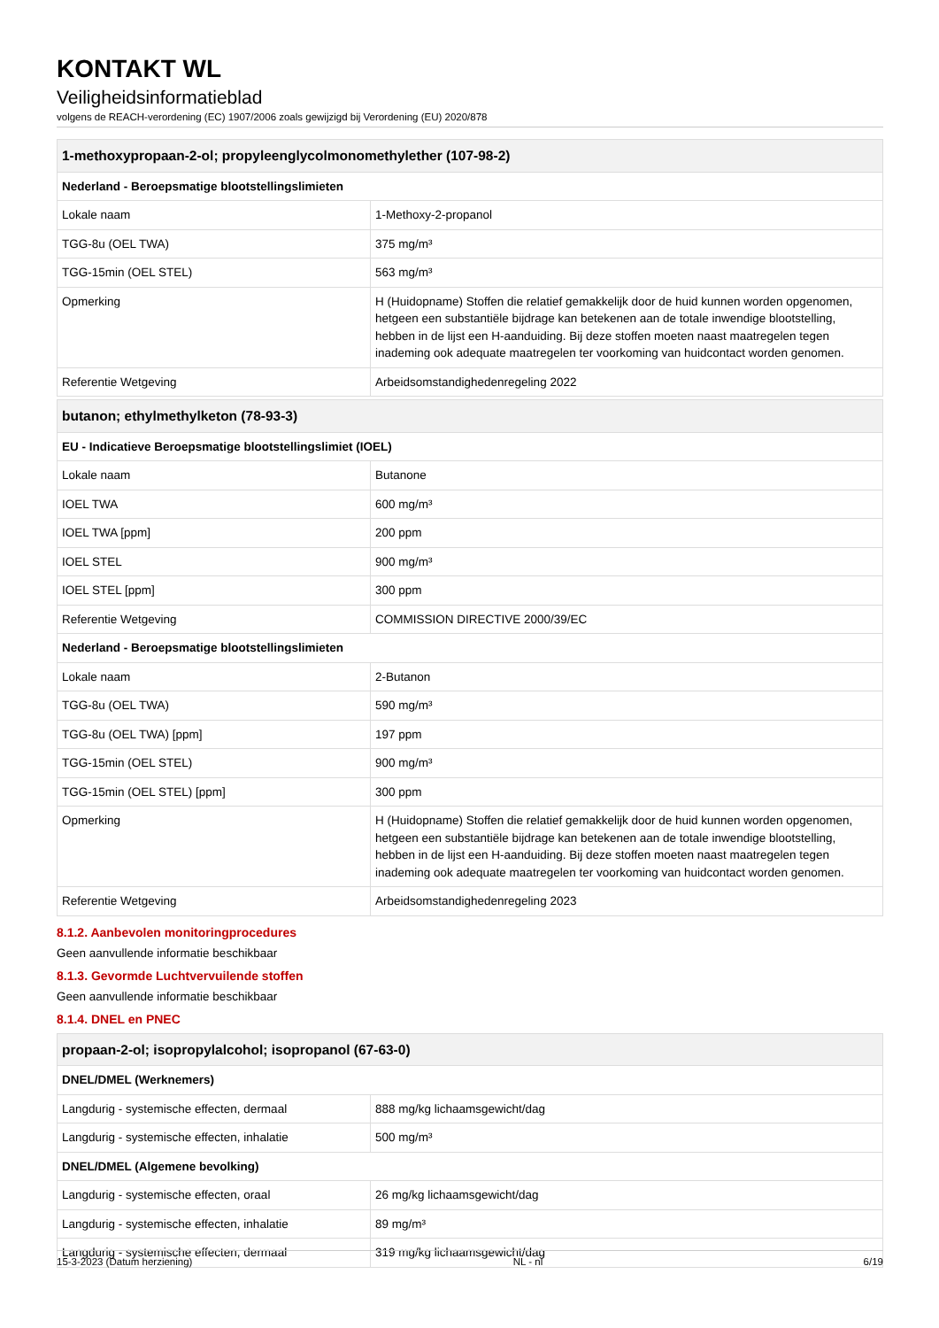KONTAKT WL
Veiligheidsinformatieblad
volgens de REACH-verordening (EC) 1907/2006 zoals gewijzigd bij Verordening (EU) 2020/878
| 1-methoxypropaan-2-ol; propyleenglycolmonomethylether (107-98-2) | |
| --- | --- |
| Nederland - Beroepsmatige blootstellingslimieten | |
| Lokale naam | 1-Methoxy-2-propanol |
| TGG-8u (OEL TWA) | 375 mg/m³ |
| TGG-15min (OEL STEL) | 563 mg/m³ |
| Opmerking | H (Huidopname) Stoffen die relatief gemakkelijk door de huid kunnen worden opgenomen, hetgeen een substantiële bijdrage kan betekenen aan de totale inwendige blootstelling, hebben in de lijst een H-aanduiding. Bij deze stoffen moeten naast maatregelen tegen inademing ook adequate maatregelen ter voorkoming van huidcontact worden genomen. |
| Referentie Wetgeving | Arbeidsomstandighedenregeling 2022 |
| butanon; ethylmethylketon (78-93-3) | |
| --- | --- |
| EU - Indicatieve Beroepsmatige blootstellingslimiet (IOEL) | |
| Lokale naam | Butanone |
| IOEL TWA | 600 mg/m³ |
| IOEL TWA [ppm] | 200 ppm |
| IOEL STEL | 900 mg/m³ |
| IOEL STEL [ppm] | 300 ppm |
| Referentie Wetgeving | COMMISSION DIRECTIVE 2000/39/EC |
| Nederland - Beroepsmatige blootstellingslimieten | |
| Lokale naam | 2-Butanon |
| TGG-8u (OEL TWA) | 590 mg/m³ |
| TGG-8u (OEL TWA) [ppm] | 197 ppm |
| TGG-15min (OEL STEL) | 900 mg/m³ |
| TGG-15min (OEL STEL) [ppm] | 300 ppm |
| Opmerking | H (Huidopname) Stoffen die relatief gemakkelijk door de huid kunnen worden opgenomen, hetgeen een substantiële bijdrage kan betekenen aan de totale inwendige blootstelling, hebben in de lijst een H-aanduiding. Bij deze stoffen moeten naast maatregelen tegen inademing ook adequate maatregelen ter voorkoming van huidcontact worden genomen. |
| Referentie Wetgeving | Arbeidsomstandighedenregeling 2023 |
8.1.2. Aanbevolen monitoringprocedures
Geen aanvullende informatie beschikbaar
8.1.3. Gevormde Luchtvervuilende stoffen
Geen aanvullende informatie beschikbaar
8.1.4. DNEL en PNEC
| propaan-2-ol; isopropylalcohol; isopropanol (67-63-0) | |
| --- | --- |
| DNEL/DMEL (Werknemers) | |
| Langdurig - systemische effecten, dermaal | 888 mg/kg lichaamsgewicht/dag |
| Langdurig - systemische effecten, inhalatie | 500 mg/m³ |
| DNEL/DMEL (Algemene bevolking) | |
| Langdurig - systemische effecten, oraal | 26 mg/kg lichaamsgewicht/dag |
| Langdurig - systemische effecten, inhalatie | 89 mg/m³ |
| Langdurig - systemische effecten, dermaal | 319 mg/kg lichaamsgewicht/dag |
15-3-2023 (Datum herziening) NL - nl 6/19